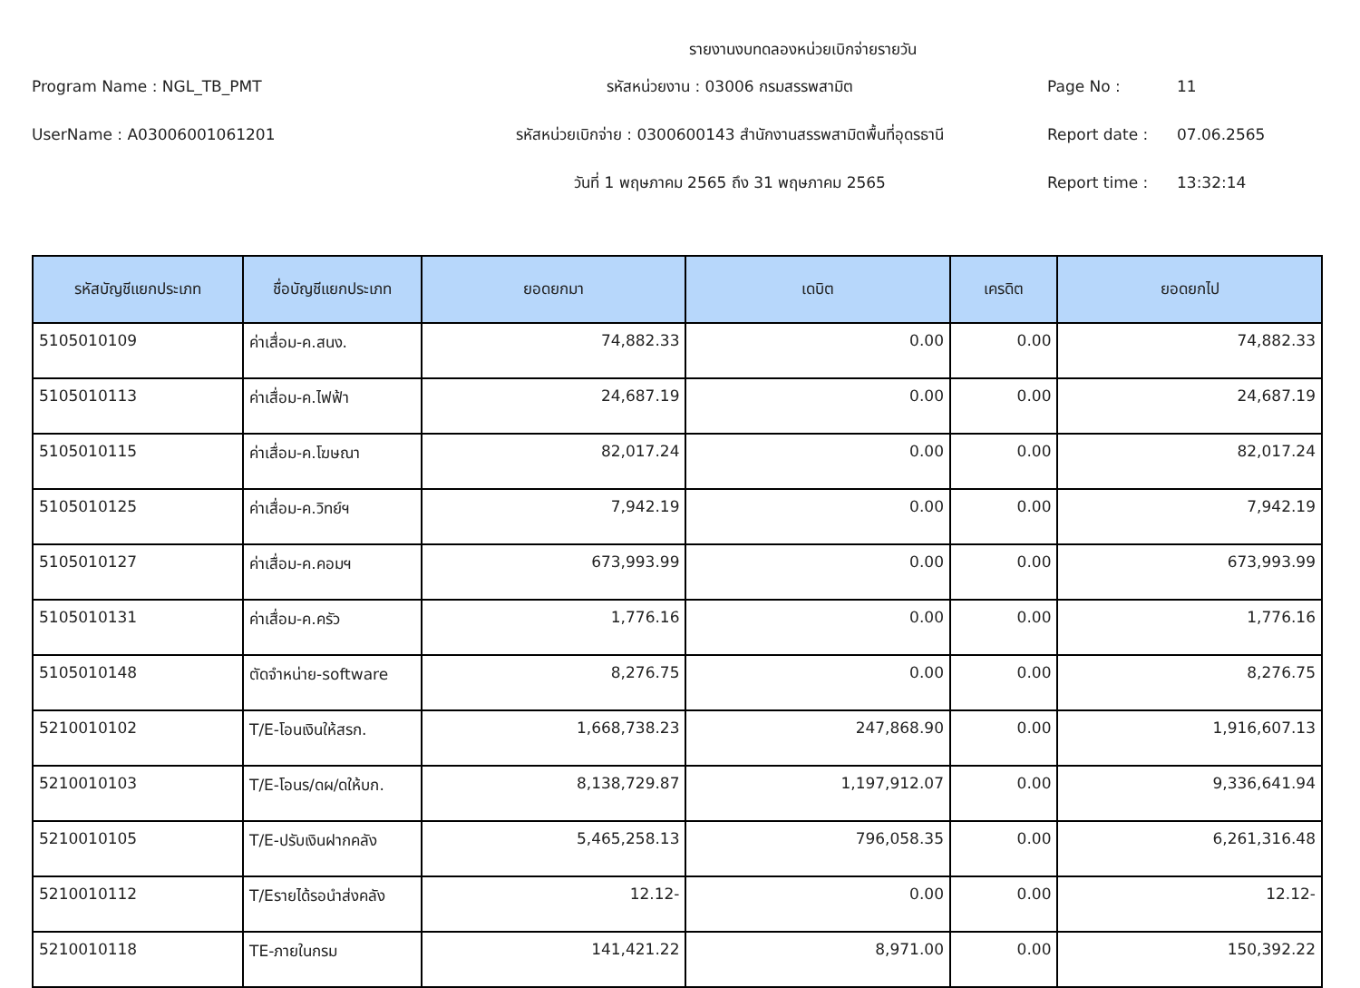รายงานงบทดลองหน่วยเบิกจ่ายรายวัน
Program Name : NGL_TB_PMT
รหัสหน่วยงาน : 03006 กรมสรรพสามิต
Page No :
11
UserName : A03006001061201
รหัสหน่วยเบิกจ่าย : 0300600143 สำนักงานสรรพสามิตพื้นที่อุดรธานี
Report date :
07.06.2565
วันที่ 1 พฤษภาคม 2565 ถึง 31 พฤษภาคม 2565
Report time :
13:32:14
| รหัสบัญชีแยกประเภท | ชื่อบัญชีแยกประเภท | ยอดยกมา | เดบิต | เครดิต | ยอดยกไป |
| --- | --- | --- | --- | --- | --- |
| 5105010109 | ค่าเสื่อม-ค.สนง. | 74,882.33 | 0.00 | 0.00 | 74,882.33 |
| 5105010113 | ค่าเสื่อม-ค.ไฟฟ้า | 24,687.19 | 0.00 | 0.00 | 24,687.19 |
| 5105010115 | ค่าเสื่อม-ค.โฆษณา | 82,017.24 | 0.00 | 0.00 | 82,017.24 |
| 5105010125 | ค่าเสื่อม-ค.วิทย์ฯ | 7,942.19 | 0.00 | 0.00 | 7,942.19 |
| 5105010127 | ค่าเสื่อม-ค.คอมฯ | 673,993.99 | 0.00 | 0.00 | 673,993.99 |
| 5105010131 | ค่าเสื่อม-ค.ครัว | 1,776.16 | 0.00 | 0.00 | 1,776.16 |
| 5105010148 | ตัดจำหน่าย-software | 8,276.75 | 0.00 | 0.00 | 8,276.75 |
| 5210010102 | T/E-โอนเงินให้สรก. | 1,668,738.23 | 247,868.90 | 0.00 | 1,916,607.13 |
| 5210010103 | T/E-โอนร/ดผ/ดให้บก. | 8,138,729.87 | 1,197,912.07 | 0.00 | 9,336,641.94 |
| 5210010105 | T/E-ปรับเงินฝากคลัง | 5,465,258.13 | 796,058.35 | 0.00 | 6,261,316.48 |
| 5210010112 | T/Eรายได้รอนำส่งคลัง | 12.12- | 0.00 | 0.00 | 12.12- |
| 5210010118 | TE-ภายในกรม | 141,421.22 | 8,971.00 | 0.00 | 150,392.22 |